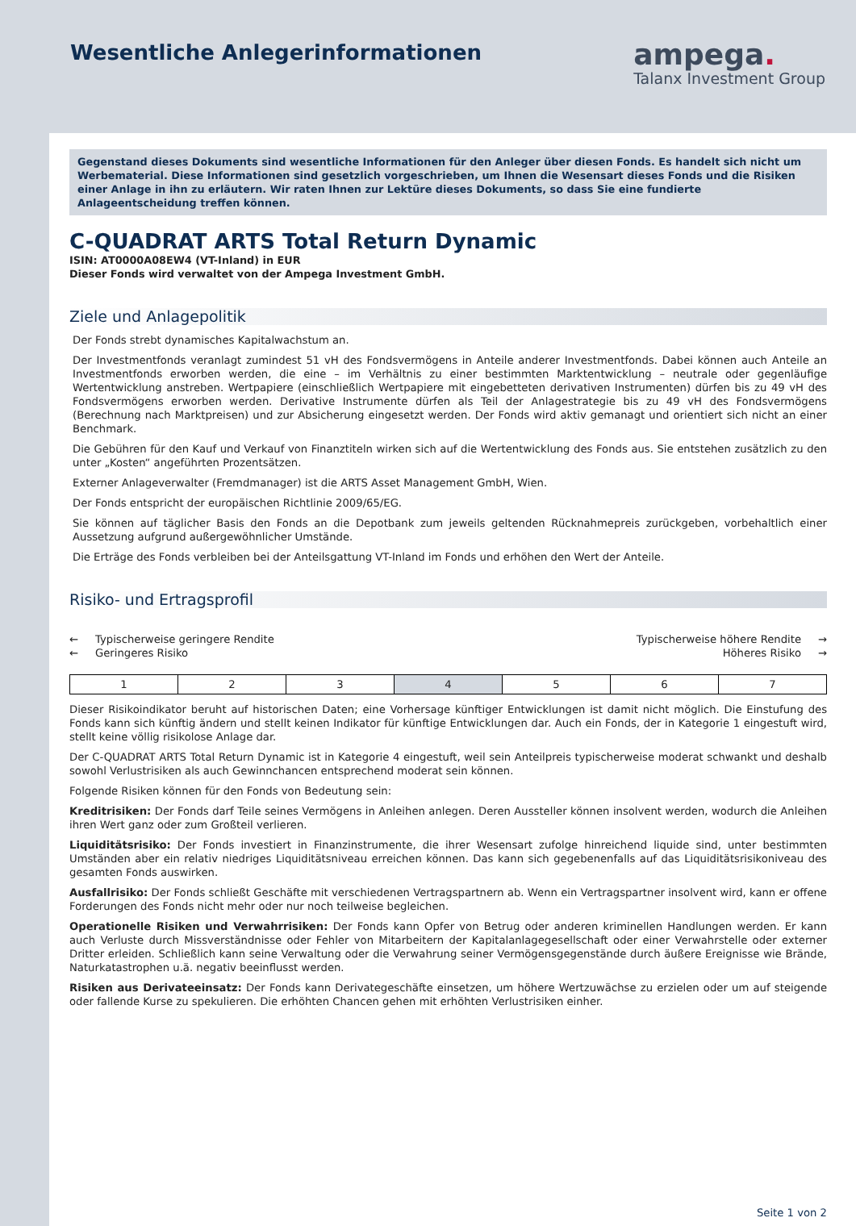Wesentliche Anlegerinformationen
ampega.
Talanx Investment Group
Gegenstand dieses Dokuments sind wesentliche Informationen für den Anleger über diesen Fonds. Es handelt sich nicht um Werbematerial. Diese Informationen sind gesetzlich vorgeschrieben, um Ihnen die Wesensart dieses Fonds und die Risiken einer Anlage in ihn zu erläutern. Wir raten Ihnen zur Lektüre dieses Dokuments, so dass Sie eine fundierte Anlageentscheidung treffen können.
C-QUADRAT ARTS Total Return Dynamic
ISIN: AT0000A08EW4 (VT-Inland) in EUR
Dieser Fonds wird verwaltet von der Ampega Investment GmbH.
Ziele und Anlagepolitik
Der Fonds strebt dynamisches Kapitalwachstum an.
Der Investmentfonds veranlagt zumindest 51 vH des Fondsvermögens in Anteile anderer Investmentfonds. Dabei können auch Anteile an Investmentfonds erworben werden, die eine – im Verhältnis zu einer bestimmten Marktentwicklung – neutrale oder gegenläufige Wertentwicklung anstreben. Wertpapiere (einschließlich Wertpapiere mit eingebetteten derivativen Instrumenten) dürfen bis zu 49 vH des Fondsvermögens erworben werden. Derivative Instrumente dürfen als Teil der Anlagestrategie bis zu 49 vH des Fondsvermögens (Berechnung nach Marktpreisen) und zur Absicherung eingesetzt werden. Der Fonds wird aktiv gemanagt und orientiert sich nicht an einer Benchmark.
Die Gebühren für den Kauf und Verkauf von Finanztiteln wirken sich auf die Wertentwicklung des Fonds aus. Sie entstehen zusätzlich zu den unter „Kosten“ angeführten Prozentsätzen.
Externer Anlageverwalter (Fremdmanager) ist die ARTS Asset Management GmbH, Wien.
Der Fonds entspricht der europäischen Richtlinie 2009/65/EG.
Sie können auf täglicher Basis den Fonds an die Depotbank zum jeweils geltenden Rücknahmepreis zurückgeben, vorbehaltlich einer Aussetzung aufgrund außergewöhnlicher Umstände.
Die Erträge des Fonds verbleiben bei der Anteilsgattung VT-Inland im Fonds und erhöhen den Wert der Anteile.
Risiko- und Ertragsprofil
← Typischerweise geringere Rendite
← Geringeres Risiko
Typischerweise höhere Rendite →
Höheres Risiko →
| 1 | 2 | 3 | 4 | 5 | 6 | 7 |
Dieser Risikoindikator beruht auf historischen Daten; eine Vorhersage künftiger Entwicklungen ist damit nicht möglich. Die Einstufung des Fonds kann sich künftig ändern und stellt keinen Indikator für künftige Entwicklungen dar. Auch ein Fonds, der in Kategorie 1 eingestuft wird, stellt keine völlig risikolose Anlage dar.
Der C-QUADRAT ARTS Total Return Dynamic ist in Kategorie 4 eingestuft, weil sein Anteilpreis typischerweise moderat schwankt und deshalb sowohl Verlustrisiken als auch Gewinnchancen entsprechend moderat sein können.
Folgende Risiken können für den Fonds von Bedeutung sein:
Kreditrisiken: Der Fonds darf Teile seines Vermögens in Anleihen anlegen. Deren Aussteller können insolvent werden, wodurch die Anleihen ihren Wert ganz oder zum Großteil verlieren.
Liquiditätsrisiko: Der Fonds investiert in Finanzinstrumente, die ihrer Wesensart zufolge hinreichend liquide sind, unter bestimmten Umständen aber ein relativ niedriges Liquiditätsniveau erreichen können. Das kann sich gegebenenfalls auf das Liquiditätsrisikoniveau des gesamten Fonds auswirken.
Ausfallrisiko: Der Fonds schließt Geschäfte mit verschiedenen Vertragspartnern ab. Wenn ein Vertragspartner insolvent wird, kann er offene Forderungen des Fonds nicht mehr oder nur noch teilweise begleichen.
Operationelle Risiken und Verwahrrisiken: Der Fonds kann Opfer von Betrug oder anderen kriminellen Handlungen werden. Er kann auch Verluste durch Missverständnisse oder Fehler von Mitarbeitern der Kapitalanlagegesellschaft oder einer Verwahrstelle oder externer Dritter erleiden. Schließlich kann seine Verwaltung oder die Verwahrung seiner Vermögensgegenstände durch äußere Ereignisse wie Brände, Naturkatastrophen u.ä. negativ beeinflusst werden.
Risiken aus Derivateeinsatz: Der Fonds kann Derivategeschäfte einsetzen, um höhere Wertzuwächse zu erzielen oder um auf steigende oder fallende Kurse zu spekulieren. Die erhöhten Chancen gehen mit erhöhten Verlustrisiken einher.
Seite 1 von 2